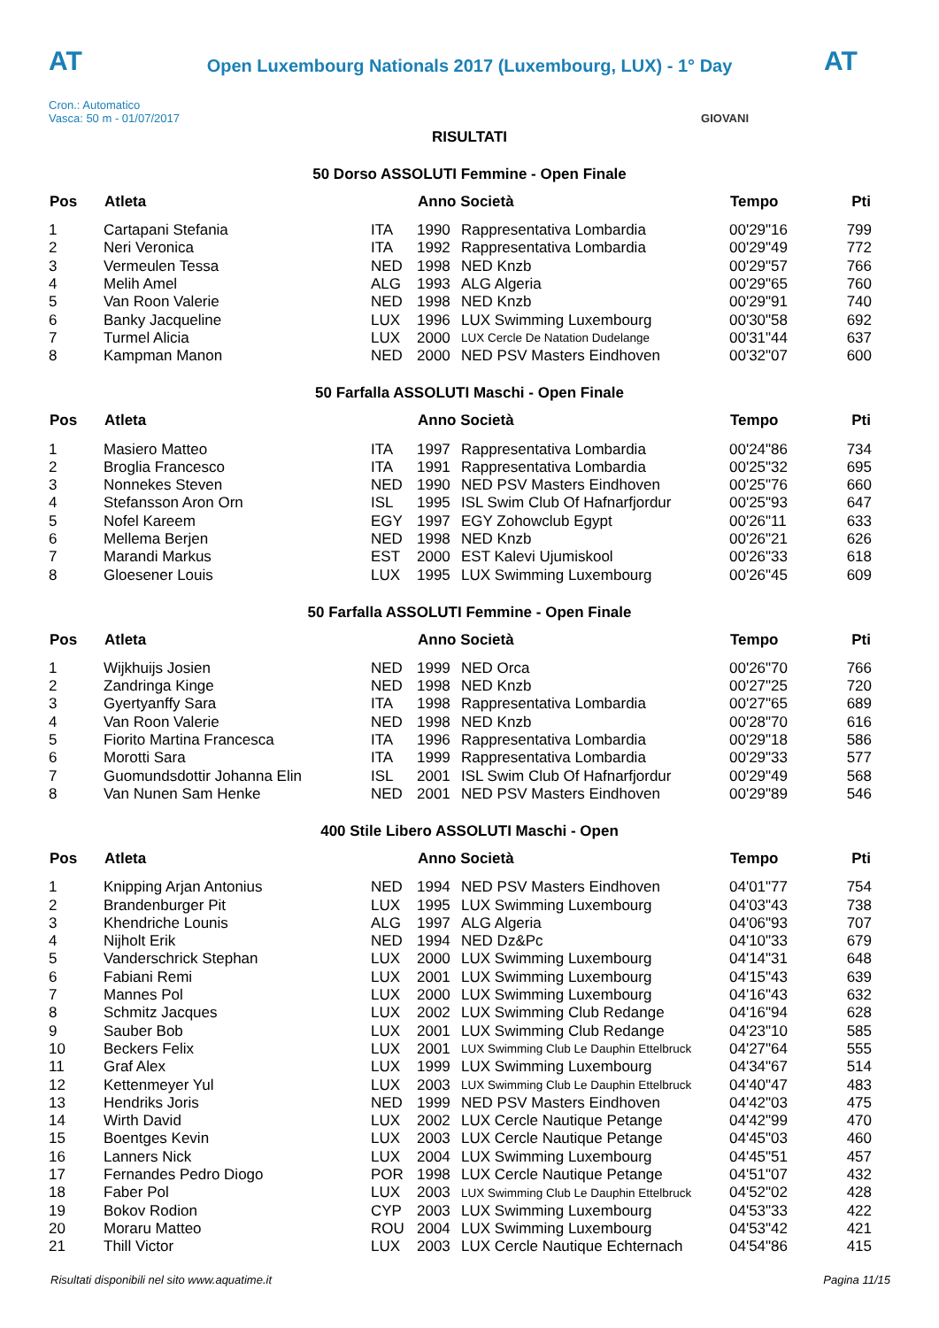AT
Open Luxembourg Nationals 2017 (Luxembourg, LUX) - 1° Day
AT
Cron.: Automatico
Vasca: 50 m - 01/07/2017 GIOVANI
RISULTATI
50 Dorso ASSOLUTI Femmine - Open Finale
| Pos | Atleta | | Anno Società | | Tempo | Pti |
| --- | --- | --- | --- | --- | --- | --- |
| 1 | Cartapani Stefania | ITA | 1990 | Rappresentativa Lombardia | 00'29"16 | 799 |
| 2 | Neri Veronica | ITA | 1992 | Rappresentativa Lombardia | 00'29"49 | 772 |
| 3 | Vermeulen Tessa | NED | 1998 | NED Knzb | 00'29"57 | 766 |
| 4 | Melih Amel | ALG | 1993 | ALG Algeria | 00'29"65 | 760 |
| 5 | Van Roon Valerie | NED | 1998 | NED Knzb | 00'29"91 | 740 |
| 6 | Banky Jacqueline | LUX | 1996 | LUX Swimming Luxembourg | 00'30"58 | 692 |
| 7 | Turmel Alicia | LUX | 2000 | LUX Cercle De Natation Dudelange | 00'31"44 | 637 |
| 8 | Kampman Manon | NED | 2000 | NED PSV Masters Eindhoven | 00'32"07 | 600 |
50 Farfalla ASSOLUTI Maschi - Open Finale
| Pos | Atleta | | Anno Società | | Tempo | Pti |
| --- | --- | --- | --- | --- | --- | --- |
| 1 | Masiero Matteo | ITA | 1997 | Rappresentativa Lombardia | 00'24"86 | 734 |
| 2 | Broglia Francesco | ITA | 1991 | Rappresentativa Lombardia | 00'25"32 | 695 |
| 3 | Nonnekes Steven | NED | 1990 | NED PSV Masters Eindhoven | 00'25"76 | 660 |
| 4 | Stefansson Aron Orn | ISL | 1995 | ISL Swim Club Of Hafnarfjordur | 00'25"93 | 647 |
| 5 | Nofel Kareem | EGY | 1997 | EGY Zohowclub Egypt | 00'26"11 | 633 |
| 6 | Mellema Berjen | NED | 1998 | NED Knzb | 00'26"21 | 626 |
| 7 | Marandi Markus | EST | 2000 | EST Kalevi Ujumiskool | 00'26"33 | 618 |
| 8 | Gloesener Louis | LUX | 1995 | LUX Swimming Luxembourg | 00'26"45 | 609 |
50 Farfalla ASSOLUTI Femmine - Open Finale
| Pos | Atleta | | Anno Società | | Tempo | Pti |
| --- | --- | --- | --- | --- | --- | --- |
| 1 | Wijkhuijs Josien | NED | 1999 | NED Orca | 00'26"70 | 766 |
| 2 | Zandringa Kinge | NED | 1998 | NED Knzb | 00'27"25 | 720 |
| 3 | Gyertyanffy Sara | ITA | 1998 | Rappresentativa Lombardia | 00'27"65 | 689 |
| 4 | Van Roon Valerie | NED | 1998 | NED Knzb | 00'28"70 | 616 |
| 5 | Fiorito Martina Francesca | ITA | 1996 | Rappresentativa Lombardia | 00'29"18 | 586 |
| 6 | Morotti Sara | ITA | 1999 | Rappresentativa Lombardia | 00'29"33 | 577 |
| 7 | Guomundsdottir Johanna Elin | ISL | 2001 | ISL Swim Club Of Hafnarfjordur | 00'29"49 | 568 |
| 8 | Van Nunen Sam Henke | NED | 2001 | NED PSV Masters Eindhoven | 00'29"89 | 546 |
400 Stile Libero ASSOLUTI Maschi - Open
| Pos | Atleta | | Anno Società | | Tempo | Pti |
| --- | --- | --- | --- | --- | --- | --- |
| 1 | Knipping Arjan Antonius | NED | 1994 | NED PSV Masters Eindhoven | 04'01"77 | 754 |
| 2 | Brandenburger Pit | LUX | 1995 | LUX Swimming Luxembourg | 04'03"43 | 738 |
| 3 | Khendriche Lounis | ALG | 1997 | ALG Algeria | 04'06"93 | 707 |
| 4 | Nijholt Erik | NED | 1994 | NED Dz&Pc | 04'10"33 | 679 |
| 5 | Vanderschrick Stephan | LUX | 2000 | LUX Swimming Luxembourg | 04'14"31 | 648 |
| 6 | Fabiani Remi | LUX | 2001 | LUX Swimming Luxembourg | 04'15"43 | 639 |
| 7 | Mannes Pol | LUX | 2000 | LUX Swimming Luxembourg | 04'16"43 | 632 |
| 8 | Schmitz Jacques | LUX | 2002 | LUX Swimming Club Redange | 04'16"94 | 628 |
| 9 | Sauber Bob | LUX | 2001 | LUX Swimming Club Redange | 04'23"10 | 585 |
| 10 | Beckers Felix | LUX | 2001 | LUX Swimming Club Le Dauphin Ettelbruck | 04'27"64 | 555 |
| 11 | Graf Alex | LUX | 1999 | LUX Swimming Luxembourg | 04'34"67 | 514 |
| 12 | Kettenmeyer Yul | LUX | 2003 | LUX Swimming Club Le Dauphin Ettelbruck | 04'40"47 | 483 |
| 13 | Hendriks Joris | NED | 1999 | NED PSV Masters Eindhoven | 04'42"03 | 475 |
| 14 | Wirth David | LUX | 2002 | LUX Cercle Nautique Petange | 04'42"99 | 470 |
| 15 | Boentges Kevin | LUX | 2003 | LUX Cercle Nautique Petange | 04'45"03 | 460 |
| 16 | Lanners Nick | LUX | 2004 | LUX Swimming Luxembourg | 04'45"51 | 457 |
| 17 | Fernandes Pedro Diogo | POR | 1998 | LUX Cercle Nautique Petange | 04'51"07 | 432 |
| 18 | Faber Pol | LUX | 2003 | LUX Swimming Club Le Dauphin Ettelbruck | 04'52"02 | 428 |
| 19 | Bokov Rodion | CYP | 2003 | LUX Swimming Luxembourg | 04'53"33 | 422 |
| 20 | Moraru Matteo | ROU | 2004 | LUX Swimming Luxembourg | 04'53"42 | 421 |
| 21 | Thill Victor | LUX | 2003 | LUX Cercle Nautique Echternach | 04'54"86 | 415 |
Risultati disponibili nel sito www.aquatime.it Pagina 11/15